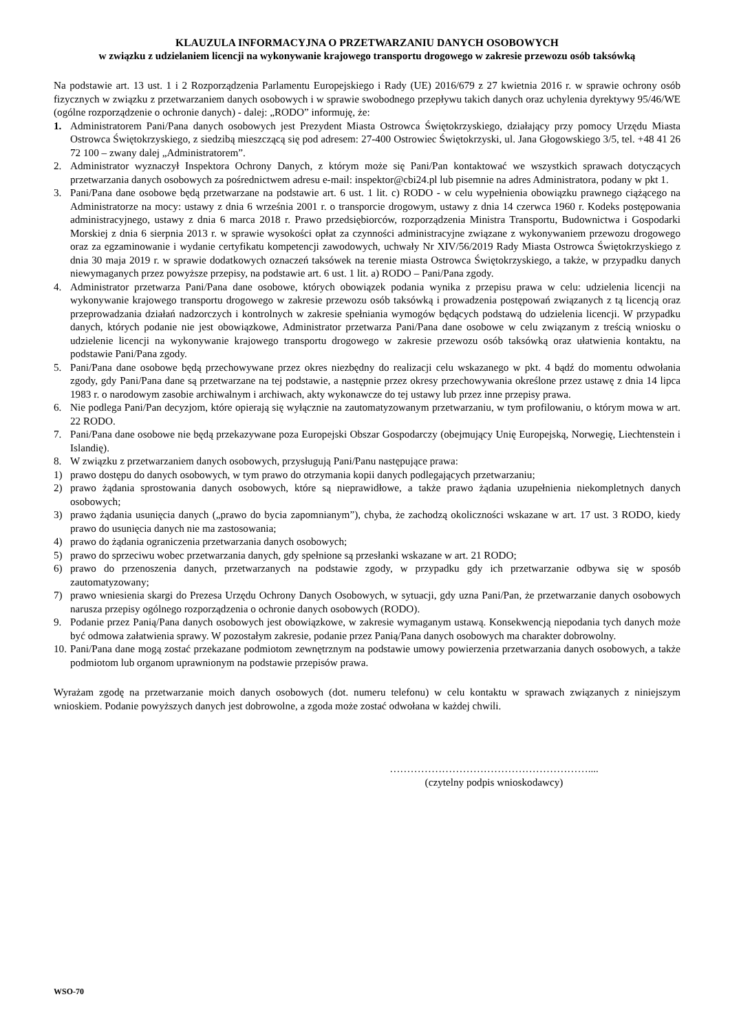KLAUZULA INFORMACYJNA O PRZETWARZANIU DANYCH OSOBOWYCH
w związku z udzielaniem licencji na wykonywanie krajowego transportu drogowego w zakresie przewozu osób taksówką
Na podstawie art. 13 ust. 1 i 2 Rozporządzenia Parlamentu Europejskiego i Rady (UE) 2016/679 z 27 kwietnia 2016 r. w sprawie ochrony osób fizycznych w związku z przetwarzaniem danych osobowych i w sprawie swobodnego przepływu takich danych oraz uchylenia dyrektywy 95/46/WE (ogólne rozporządzenie o ochronie danych) - dalej: „RODO” informuję, że:
1. Administratorem Pani/Pana danych osobowych jest Prezydent Miasta Ostrowca Świętokrzyskiego, działający przy pomocy Urzędu Miasta Ostrowca Świętokrzyskiego, z siedzibą mieszczącą się pod adresem: 27-400 Ostrowiec Świętokrzyski, ul. Jana Głogowskiego 3/5, tel. +48 41 26 72 100 – zwany dalej „Administratorem”.
2. Administrator wyznaczył Inspektora Ochrony Danych, z którym może się Pani/Pan kontaktować we wszystkich sprawach dotyczących przetwarzania danych osobowych za pośrednictwem adresu e-mail: inspektor@cbi24.pl lub pisemnie na adres Administratora, podany w pkt 1.
3. Pani/Pana dane osobowe będą przetwarzane na podstawie art. 6 ust. 1 lit. c) RODO - w celu wypełnienia obowiązku prawnego ciążącego na Administratorze na mocy: ustawy z dnia 6 września 2001 r. o transporcie drogowym, ustawy z dnia 14 czerwca 1960 r. Kodeks postępowania administracyjnego, ustawy z dnia 6 marca 2018 r. Prawo przedsiębiorców, rozporządzenia Ministra Transportu, Budownictwa i Gospodarki Morskiej z dnia 6 sierpnia 2013 r. w sprawie wysokości opłat za czynności administracyjne związane z wykonywaniem przewozu drogowego oraz za egzaminowanie i wydanie certyfikatu kompetencji zawodowych, uchwały Nr XIV/56/2019 Rady Miasta Ostrowca Świętokrzyskiego z dnia 30 maja 2019 r. w sprawie dodatkowych oznaczeń taksówek na terenie miasta Ostrowca Świętokrzyskiego, a także, w przypadku danych niewymaganych przez powyższe przepisy, na podstawie art. 6 ust. 1 lit. a) RODO – Pani/Pana zgody.
4. Administrator przetwarza Pani/Pana dane osobowe, których obowiązek podania wynika z przepisu prawa w celu: udzielenia licencji na wykonywanie krajowego transportu drogowego w zakresie przewozu osób taksówką i prowadzenia postępowań związanych z tą licencją oraz przeprowadzania działań nadzorczych i kontrolnych w zakresie spełniania wymogów będących podstawą do udzielenia licencji. W przypadku danych, których podanie nie jest obowiązkowe, Administrator przetwarza Pani/Pana dane osobowe w celu związanym z treścią wniosku o udzielenie licencji na wykonywanie krajowego transportu drogowego w zakresie przewozu osób taksówką oraz ułatwienia kontaktu, na podstawie Pani/Pana zgody.
5. Pani/Pana dane osobowe będą przechowywane przez okres niezbędny do realizacji celu wskazanego w pkt. 4 bądź do momentu odwołania zgody, gdy Pani/Pana dane są przetwarzane na tej podstawie, a następnie przez okresy przechowywania określone przez ustawę z dnia 14 lipca 1983 r. o narodowym zasobie archiwalnym i archiwach, akty wykonawcze do tej ustawy lub przez inne przepisy prawa.
6. Nie podlega Pani/Pan decyzjom, które opierają się wyłącznie na zautomatyzowanym przetwarzaniu, w tym profilowaniu, o którym mowa w art. 22 RODO.
7. Pani/Pana dane osobowe nie będą przekazywane poza Europejski Obszar Gospodarczy (obejmujący Unię Europejską, Norwegię, Liechtenstein i Islandię).
8. W związku z przetwarzaniem danych osobowych, przysługują Pani/Panu następujące prawa:
1) prawo dostępu do danych osobowych, w tym prawo do otrzymania kopii danych podlegających przetwarzaniu;
2) prawo żądania sprostowania danych osobowych, które są nieprawidłowe, a także prawo żądania uzupełnienia niekompletnych danych osobowych;
3) prawo żądania usunięcia danych („prawo do bycia zapomnianym”), chyba, że zachodzą okoliczności wskazane w art. 17 ust. 3 RODO, kiedy prawo do usunięcia danych nie ma zastosowania;
4) prawo do żądania ograniczenia przetwarzania danych osobowych;
5) prawo do sprzeciwu wobec przetwarzania danych, gdy spełnione są przesłanki wskazane w art. 21 RODO;
6) prawo do przenoszenia danych, przetwarzanych na podstawie zgody, w przypadku gdy ich przetwarzanie odbywa się w sposób zautomatyzowany;
7) prawo wniesienia skargi do Prezesa Urzędu Ochrony Danych Osobowych, w sytuacji, gdy uzna Pani/Pan, że przetwarzanie danych osobowych narusza przepisy ogólnego rozporządzenia o ochronie danych osobowych (RODO).
9. Podanie przez Panią/Pana danych osobowych jest obowiązkowe, w zakresie wymaganym ustawą. Konsekwencją niepodania tych danych może być odmowa załatwienia sprawy. W pozostałym zakresie, podanie przez Panią/Pana danych osobowych ma charakter dobrowolny.
10. Pani/Pana dane mogą zostać przekazane podmiotom zewnętrznym na podstawie umowy powierzenia przetwarzania danych osobowych, a także podmiotom lub organom uprawnionym na podstawie przepisów prawa.
Wyrażam zgodę na przetwarzanie moich danych osobowych (dot. numeru telefonu) w celu kontaktu w sprawach związanych z niniejszym wnioskiem. Podanie powyższych danych jest dobrowolne, a zgoda może zostać odwołana w każdej chwili.
…………………………………………………....
(czytelny podpis wnioskodawcy)
WSO-70